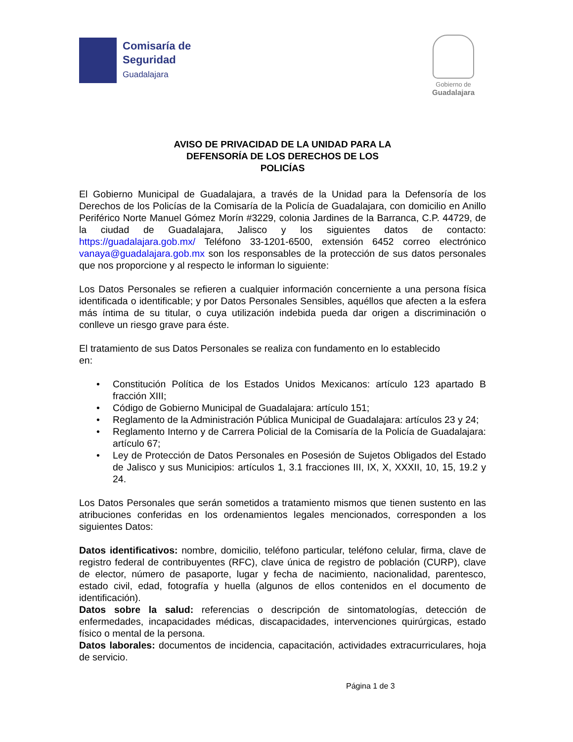Comisaría de
Seguridad
Guadalajara
Gobierno de
Guadalajara
AVISO DE PRIVACIDAD DE LA UNIDAD PARA LA
DEFENSORÍA DE LOS DERECHOS DE LOS
POLICÍAS
El Gobierno Municipal de Guadalajara, a través de la Unidad para la Defensoría de los Derechos de los Policías de la Comisaría de la Policía de Guadalajara, con domicilio en Anillo Periférico Norte Manuel Gómez Morín #3229, colonia Jardines de la Barranca, C.P. 44729, de la ciudad de Guadalajara, Jalisco y los siguientes datos de contacto: https://guadalajara.gob.mx/ Teléfono 33-1201-6500, extensión 6452 correo electrónico vanaya@guadalajara.gob.mx son los responsables de la protección de sus datos personales que nos proporcione y al respecto le informan lo siguiente:
Los Datos Personales se refieren a cualquier información concerniente a una persona física identificada o identificable; y por Datos Personales Sensibles, aquéllos que afecten a la esfera más íntima de su titular, o cuya utilización indebida pueda dar origen a discriminación o conlleve un riesgo grave para éste.
El tratamiento de sus Datos Personales se realiza con fundamento en lo establecido en:
• Constitución Política de los Estados Unidos Mexicanos: artículo 123 apartado B fracción XIII;
• Código de Gobierno Municipal de Guadalajara: artículo 151;
• Reglamento de la Administración Pública Municipal de Guadalajara: artículos 23 y 24;
• Reglamento Interno y de Carrera Policial de la Comisaría de la Policía de Guadalajara: artículo 67;
• Ley de Protección de Datos Personales en Posesión de Sujetos Obligados del Estado de Jalisco y sus Municipios: artículos 1, 3.1 fracciones III, IX, X, XXXII, 10, 15, 19.2 y 24.
Los Datos Personales que serán sometidos a tratamiento mismos que tienen sustento en las atribuciones conferidas en los ordenamientos legales mencionados, corresponden a los siguientes Datos:
Datos identificativos: nombre, domicilio, teléfono particular, teléfono celular, firma, clave de registro federal de contribuyentes (RFC), clave única de registro de población (CURP), clave de elector, número de pasaporte, lugar y fecha de nacimiento, nacionalidad, parentesco, estado civil, edad, fotografía y huella (algunos de ellos contenidos en el documento de identificación).
Datos sobre la salud: referencias o descripción de sintomatologías, detección de enfermedades, incapacidades médicas, discapacidades, intervenciones quirúrgicas, estado físico o mental de la persona.
Datos laborales: documentos de incidencia, capacitación, actividades extracurriculares, hoja de servicio.
Página 1 de 3